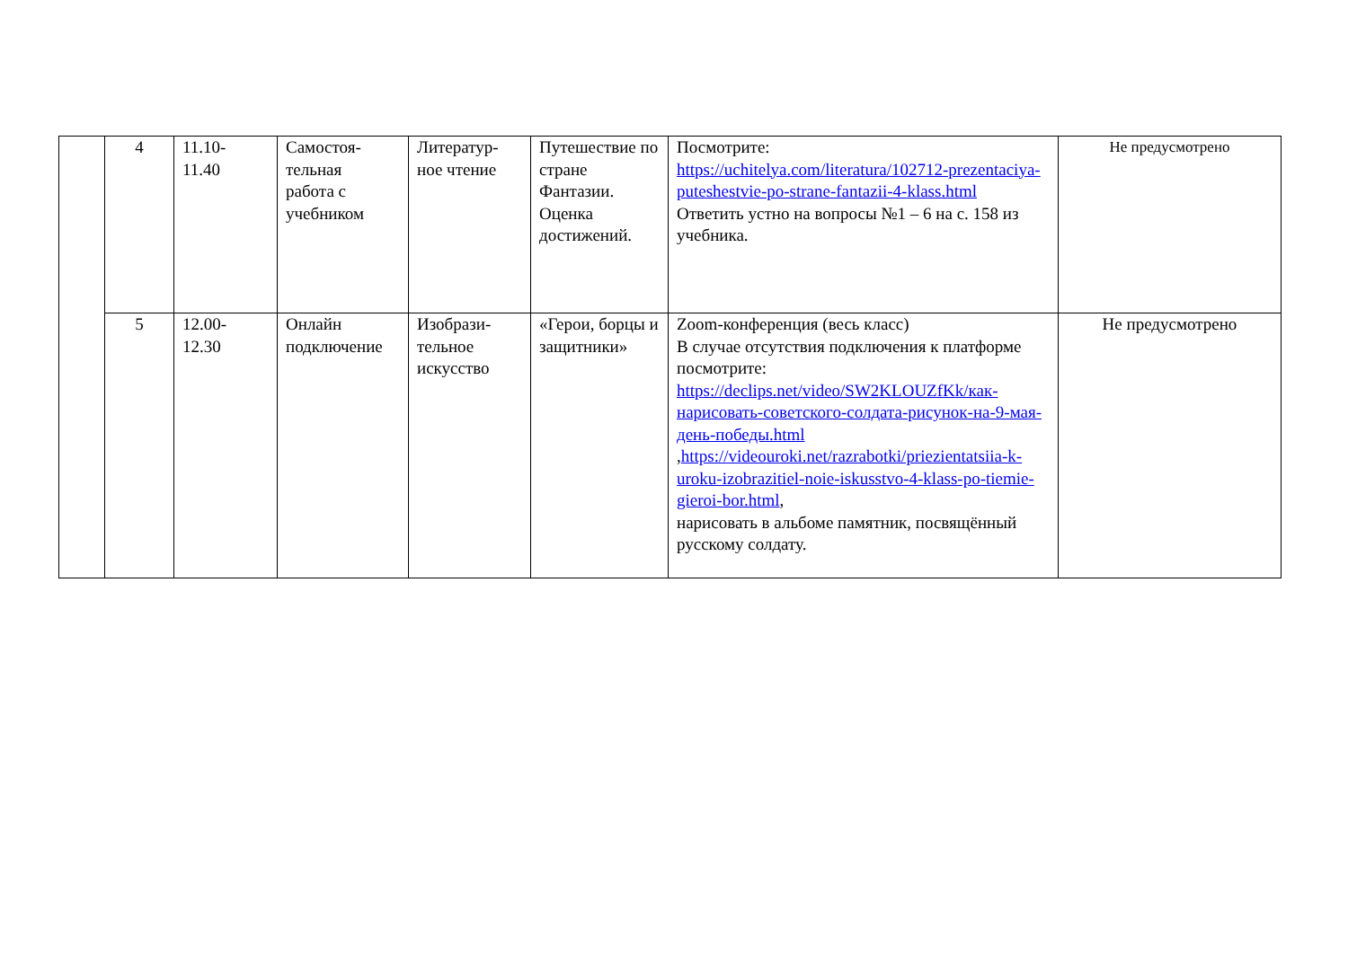| | 4 | 11.10- 11.40 | Самостоя- тельная работа с учебником | Литератур- ное чтение | Путешествие по стране Фантазии. Оценка достижений. | Посмотрите: https://uchitelya.com/literatura/102712-prezentaciya-puteshestvie-po-strane-fantazii-4-klass.html Ответить устно на вопросы №1 – 6 на с. 158 из учебника. | Не предусмотрено |
| | 5 | 12.00- 12.30 | Онлайн подключение | Изобрази- тельное искусство | «Герои, борцы и защитники» | Zoom-конференция (весь класс) В случае отсутствия подключения к платформе посмотрите: https://declips.net/video/SW2KLOUZfKk/как-нарисовать-советского-солдата-рисунок-на-9-мая-день-победы.html , https://videouroki.net/razrabotki/priezientatsiia-k-uroku-izobrazitiel-noie-iskusstvo-4-klass-po-tiemie-gieroi-bor.html , нарисовать в альбоме памятник, посвящённый русскому солдату. | Не предусмотрено |